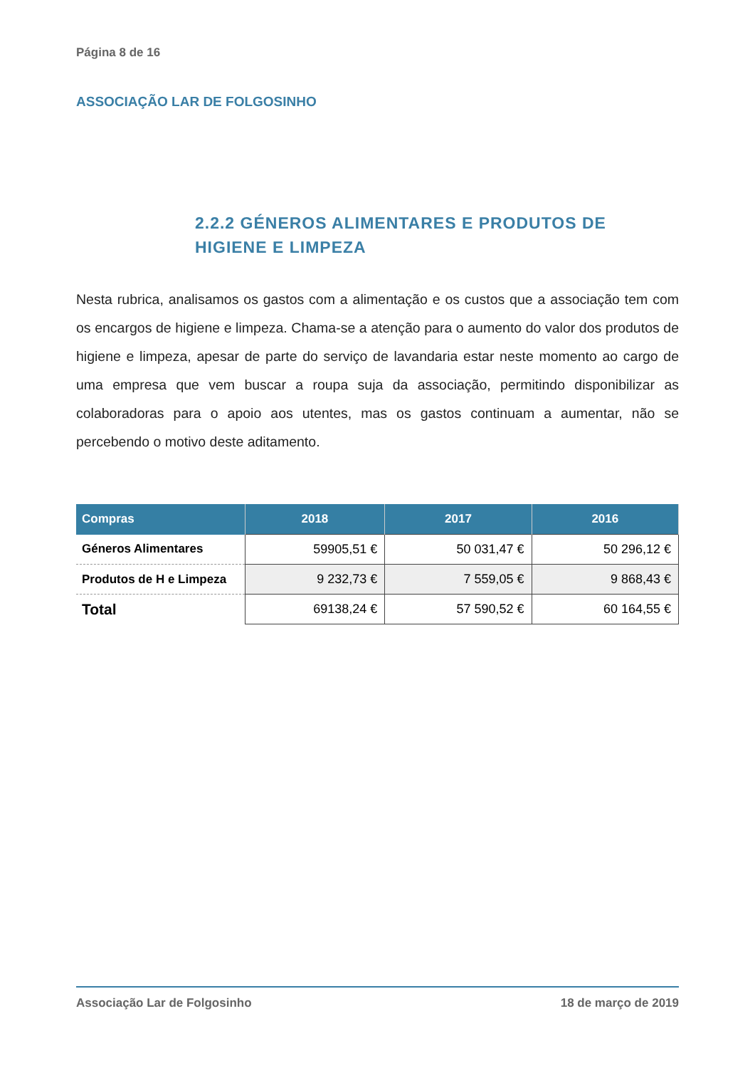Página 8 de 16
ASSOCIAÇÃO LAR DE FOLGOSINHO
2.2.2 GÉNEROS ALIMENTARES E PRODUTOS DE HIGIENE E LIMPEZA
Nesta rubrica, analisamos os gastos com a alimentação e os custos que a associação tem com os encargos de higiene e limpeza. Chama-se a atenção para o aumento do valor dos produtos de higiene e limpeza, apesar de parte do serviço de lavandaria estar neste momento ao cargo de uma empresa que vem buscar a roupa suja da associação, permitindo disponibilizar as colaboradoras para o apoio aos utentes, mas os gastos continuam a aumentar, não se percebendo o motivo deste aditamento.
| Compras | 2018 | 2017 | 2016 |
| --- | --- | --- | --- |
| Géneros Alimentares | 59905,51 € | 50 031,47 € | 50 296,12 € |
| Produtos de H e Limpeza | 9 232,73 € | 7 559,05 € | 9 868,43 € |
| Total | 69138,24 € | 57 590,52 € | 60 164,55 € |
Associação Lar de Folgosinho 18 de março de 2019